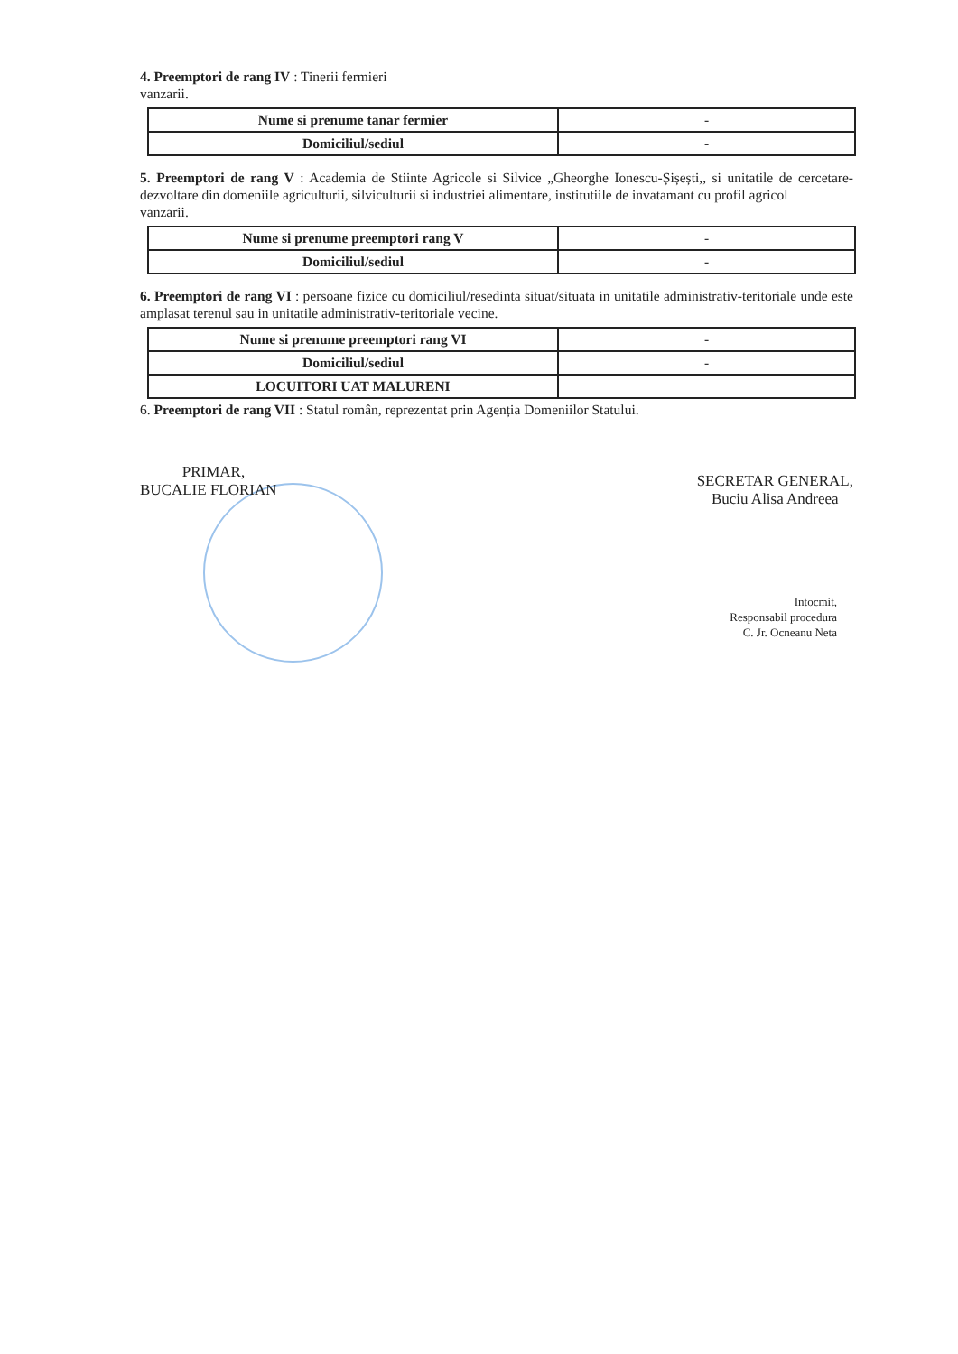4. Preemptori de rang IV : Tinerii fermieri
vanzarii.
| Nume si prenume tanar fermier | - |
| Domiciliul/sediul | - |
5. Preemptori de rang V : Academia de Stiinte Agricole si Silvice „Gheorghe Ionescu-Șișești,, si unitatile de cercetare-dezvoltare din domeniile agriculturii, silviculturii si industriei alimentare, institutiile de invatamant cu profil agricol
vanzarii.
| Nume si prenume preemptori rang V | - |
| Domiciliul/sediul | - |
6. Preemptori de rang VI : persoane fizice cu domiciliul/resedinta situat/situata in unitatile administrativ-teritoriale unde este amplasat terenul sau in unitatile administrativ-teritoriale vecine.
| Nume si prenume preemptori rang VI | - |
| Domiciliul/sediul | - |
| LOCUITORI UAT MALURENI | |
6. Preemptori de rang VII : Statul român, reprezentat prin Agenția Domeniilor Statului.
PRIMAR,
BUCALIE FLORIAN
SECRETAR GENERAL,
Buciu Alisa Andreea
Intocmit,
Responsabil procedura
C. Jr. Ocneanu Neta